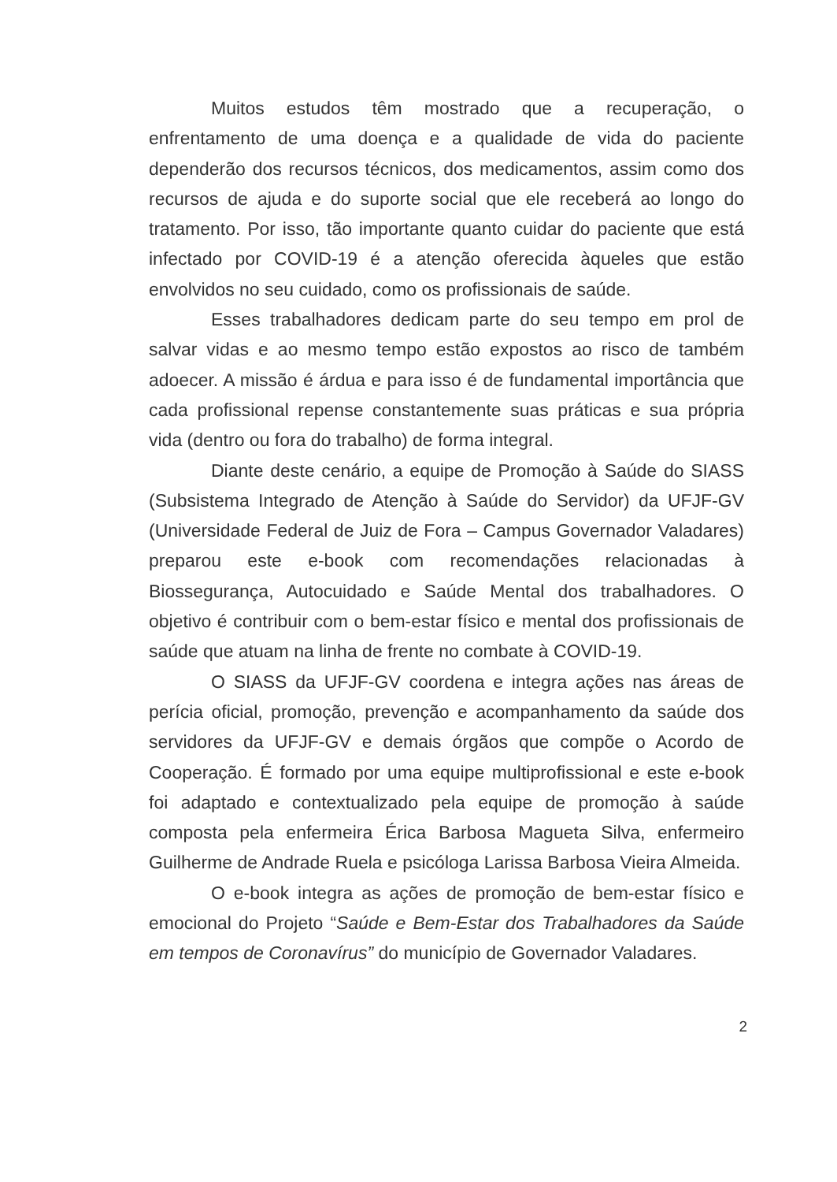Muitos estudos têm mostrado que a recuperação, o enfrentamento de uma doença e a qualidade de vida do paciente dependerão dos recursos técnicos, dos medicamentos, assim como dos recursos de ajuda e do suporte social que ele receberá ao longo do tratamento. Por isso, tão importante quanto cuidar do paciente que está infectado por COVID-19 é a atenção oferecida àqueles que estão envolvidos no seu cuidado, como os profissionais de saúde.
Esses trabalhadores dedicam parte do seu tempo em prol de salvar vidas e ao mesmo tempo estão expostos ao risco de também adoecer. A missão é árdua e para isso é de fundamental importância que cada profissional repense constantemente suas práticas e sua própria vida (dentro ou fora do trabalho) de forma integral.
Diante deste cenário, a equipe de Promoção à Saúde do SIASS (Subsistema Integrado de Atenção à Saúde do Servidor) da UFJF-GV (Universidade Federal de Juiz de Fora – Campus Governador Valadares) preparou este e-book com recomendações relacionadas à Biossegurança, Autocuidado e Saúde Mental dos trabalhadores. O objetivo é contribuir com o bem-estar físico e mental dos profissionais de saúde que atuam na linha de frente no combate à COVID-19.
O SIASS da UFJF-GV coordena e integra ações nas áreas de perícia oficial, promoção, prevenção e acompanhamento da saúde dos servidores da UFJF-GV e demais órgãos que compõe o Acordo de Cooperação. É formado por uma equipe multiprofissional e este e-book foi adaptado e contextualizado pela equipe de promoção à saúde composta pela enfermeira Érica Barbosa Magueta Silva, enfermeiro Guilherme de Andrade Ruela e psicóloga Larissa Barbosa Vieira Almeida.
O e-book integra as ações de promoção de bem-estar físico e emocional do Projeto “Saúde e Bem-Estar dos Trabalhadores da Saúde em tempos de Coronavírus” do município de Governador Valadares.
2